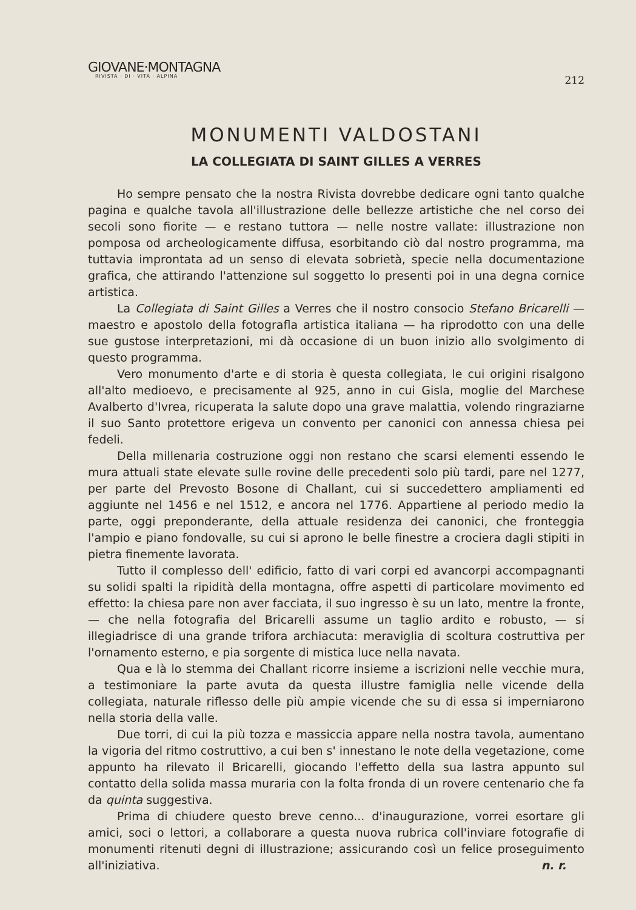GIOVANE·MONTAGNA
RIVISTA · DI · VITA · ALPINA
212
MONUMENTI VALDOSTANI
LA COLLEGIATA DI SAINT GILLES A VERRES
Ho sempre pensato che la nostra Rivista dovrebbe dedicare ogni tanto qualche pagina e qualche tavola all'illustrazione delle bellezze artistiche che nel corso dei secoli sono fiorite — e restano tuttora — nelle nostre vallate: illustrazione non pomposa od archeologicamente diffusa, esorbitando ciò dal nostro programma, ma tuttavia improntata ad un senso di elevata sobrietà, specie nella documentazione grafica, che attirando l'attenzione sul soggetto lo presenti poi in una degna cornice artistica.
La Collegiata di Saint Gilles a Verres che il nostro consocio Stefano Bricarelli — maestro e apostolo della fotografla artistica italiana — ha riprodotto con una delle sue gustose interpretazioni, mi dà occasione di un buon inizio allo svolgimento di questo programma.
Vero monumento d'arte e di storia è questa collegiata, le cui origini risalgono all'alto medioevo, e precisamente al 925, anno in cui Gisla, moglie del Marchese Avalberto d'Ivrea, ricuperata la salute dopo una grave malattia, volendo ringraziarne il suo Santo protettore erigeva un convento per canonici con annessa chiesa pei fedeli.
Della millenaria costruzione oggi non restano che scarsi elementi essendo le mura attuali state elevate sulle rovine delle precedenti solo più tardi, pare nel 1277, per parte del Prevosto Bosone di Challant, cui si succedettero ampliamenti ed aggiunte nel 1456 e nel 1512, e ancora nel 1776. Appartiene al periodo medio la parte, oggi preponderante, della attuale residenza dei canonici, che fronteggia l'ampio e piano fondovalle, su cui si aprono le belle finestre a crociera dagli stipiti in pietra finemente lavorata.
Tutto il complesso dell' edificio, fatto di vari corpi ed avancorpi accompagnanti su solidi spalti la ripidità della montagna, offre aspetti di particolare movimento ed effetto: la chiesa pare non aver facciata, il suo ingresso è su un lato, mentre la fronte, — che nella fotografia del Bricarelli assume un taglio ardito e robusto, — si illegiadrisce di una grande trifora archiacuta: meraviglia di scoltura costruttiva per l'ornamento esterno, e pia sorgente di mistica luce nella navata.
Qua e là lo stemma dei Challant ricorre insieme a iscrizioni nelle vecchie mura, a testimoniare la parte avuta da questa illustre famiglia nelle vicende della collegiata, naturale riflesso delle più ampie vicende che su di essa si imperniarono nella storia della valle.
Due torri, di cui la più tozza e massiccia appare nella nostra tavola, aumentano la vigoria del ritmo costruttivo, a cui ben s' innestano le note della vegetazione, come appunto ha rilevato il Bricarelli, giocando l'effetto della sua lastra appunto sul contatto della solida massa muraria con la folta fronda di un rovere centenario che fa da quinta suggestiva.
Prima di chiudere questo breve cenno... d'inaugurazione, vorrei esortare gli amici, soci o lettori, a collaborare a questa nuova rubrica coll'inviare fotografie di monumenti ritenuti degni di illustrazione; assicurando così un felice proseguimento all'iniziativa. n. r.